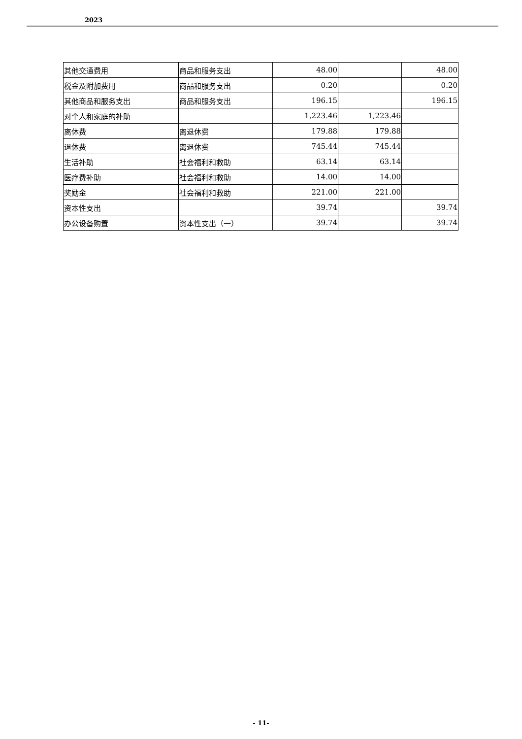2023
| 其他交通费用 | 商品和服务支出 | 48.00 | | 48.00 |
| 税金及附加费用 | 商品和服务支出 | 0.20 | | 0.20 |
| 其他商品和服务支出 | 商品和服务支出 | 196.15 | | 196.15 |
| 对个人和家庭的补助 | | 1,223.46 | 1,223.46 | |
| 离休费 | 离退休费 | 179.88 | 179.88 | |
| 退休费 | 离退休费 | 745.44 | 745.44 | |
| 生活补助 | 社会福利和救助 | 63.14 | 63.14 | |
| 医疗费补助 | 社会福利和救助 | 14.00 | 14.00 | |
| 奖励金 | 社会福利和救助 | 221.00 | 221.00 | |
| 资本性支出 | | 39.74 | | 39.74 |
| 办公设备购置 | 资本性支出（一） | 39.74 | | 39.74 |
- 11-